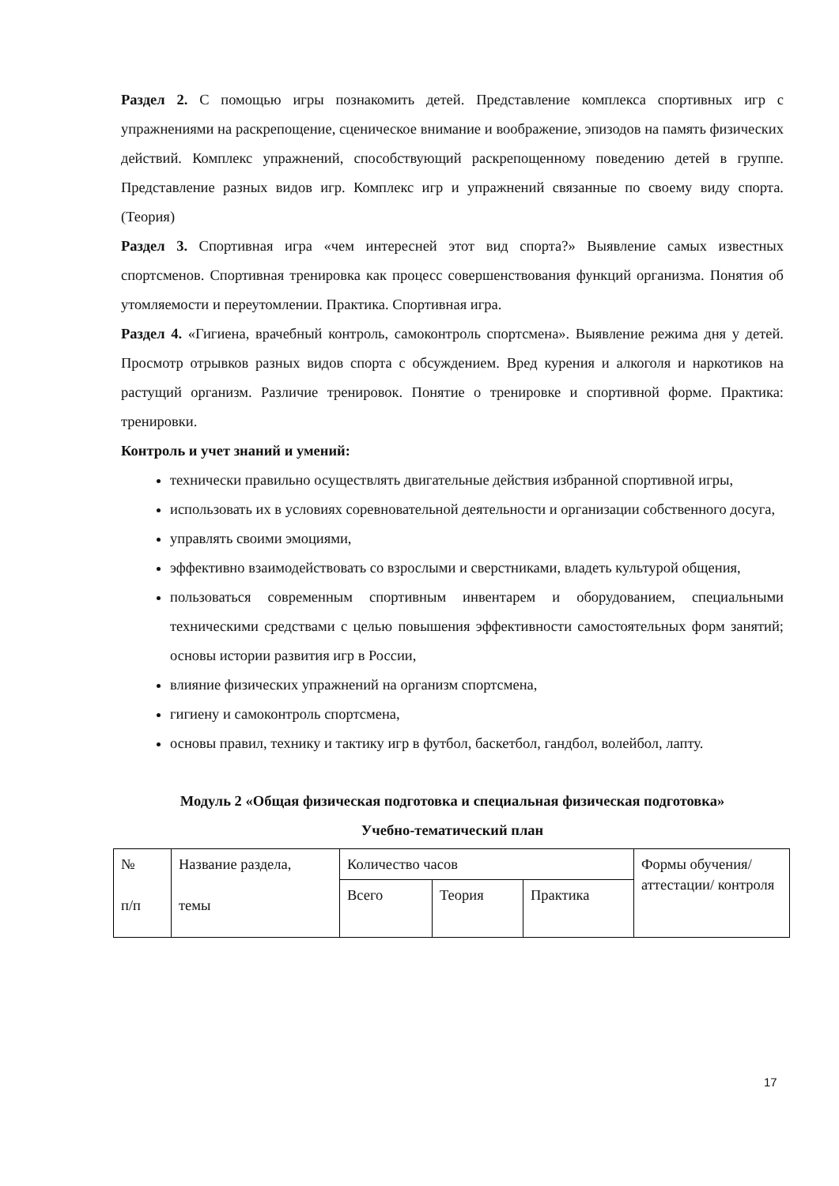Раздел 2. С помощью игры познакомить детей. Представление комплекса спортивных игр с упражнениями на раскрепощение, сценическое внимание и воображение, эпизодов на память физических действий. Комплекс упражнений, способствующий раскрепощенному поведению детей в группе. Представление разных видов игр. Комплекс игр и упражнений связанные по своему виду спорта. (Теория)
Раздел 3. Спортивная игра «чем интересней этот вид спорта?» Выявление самых известных спортсменов. Спортивная тренировка как процесс совершенствования функций организма. Понятия об утомляемости и переутомлении. Практика. Спортивная игра.
Раздел 4. «Гигиена, врачебный контроль, самоконтроль спортсмена». Выявление режима дня у детей. Просмотр отрывков разных видов спорта с обсуждением. Вред курения и алкоголя и наркотиков на растущий организм. Различие тренировок. Понятие о тренировке и спортивной форме. Практика: тренировки.
Контроль и учет знаний и умений:
технически правильно осуществлять двигательные действия избранной спортивной игры,
использовать их в условиях соревновательной деятельности и организации собственного досуга,
управлять своими эмоциями,
эффективно взаимодействовать со взрослыми и сверстниками, владеть культурой общения,
пользоваться современным спортивным инвентарем и оборудованием, специальными техническими средствами с целью повышения эффективности самостоятельных форм занятий; основы истории развития игр в России,
влияние физических упражнений на организм спортсмена,
гигиену и самоконтроль спортсмена,
основы правил, технику и тактику игр в футбол, баскетбол, гандбол, волейбол, лапту.
Модуль 2 «Общая физическая подготовка и специальная физическая подготовка»
Учебно-тематический план
| № п/п | Название раздела, темы | Количество часов | | | Формы обучения/ аттестации/ контроля |
| | | Всего | Теория | Практика | |
17